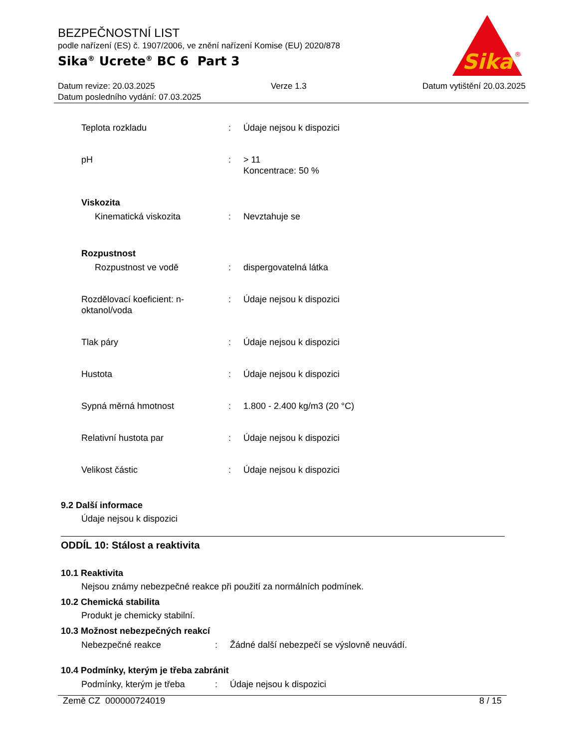BEZPEČNOSTNÍ LIST
podle nařízení (ES) č. 1907/2006, ve znění nařízení Komise (EU) 2020/878
Sika<sup>®</sup> Ucrete<sup>®</sup> BC 6 Part 3
Sika
®
Datum revize: 20.03.2025 Verze 1.3 Datum vytištění 20.03.2025
Datum posledního vydání: 07.03.2025
| Teplota rozkladu | : | Údaje nejsou k dispozici |
| pH | : | > 11 Koncentrace: 50 % |
| Viskozita | | |
| Kinematická viskozita | : | Nevztahuje se |
| Rozpustnost | | |
| Rozpustnost ve vodě | : | dispergovatelná látka |
| Rozdělovací koeficient: n-oktanol/voda | : | Údaje nejsou k dispozici |
| Tlak páry | : | Údaje nejsou k dispozici |
| Hustota | : | Údaje nejsou k dispozici |
| Sypná měrná hmotnost | : | 1.800 - 2.400 kg/m3 (20 °C) |
| Relativní hustota par | : | Údaje nejsou k dispozici |
| Velikost částic | : | Údaje nejsou k dispozici |
9.2 Další informace
Údaje nejsou k dispozici
ODDÍL 10: Stálost a reaktivita
10.1 Reaktivita
Nejsou známy nebezpečné reakce při použití za normálních podmínek.
10.2 Chemická stabilita
Produkt je chemicky stabilní.
10.3 Možnost nebezpečných reakcí
| Nebezpečné reakce | : | Žádné další nebezpečí se výslovně neuvádí. |
10.4 Podmínky, kterým je třeba zabránit
| Podmínky, kterým je třeba | : | Údaje nejsou k dispozici |
Země CZ 000000724019 8 / 15